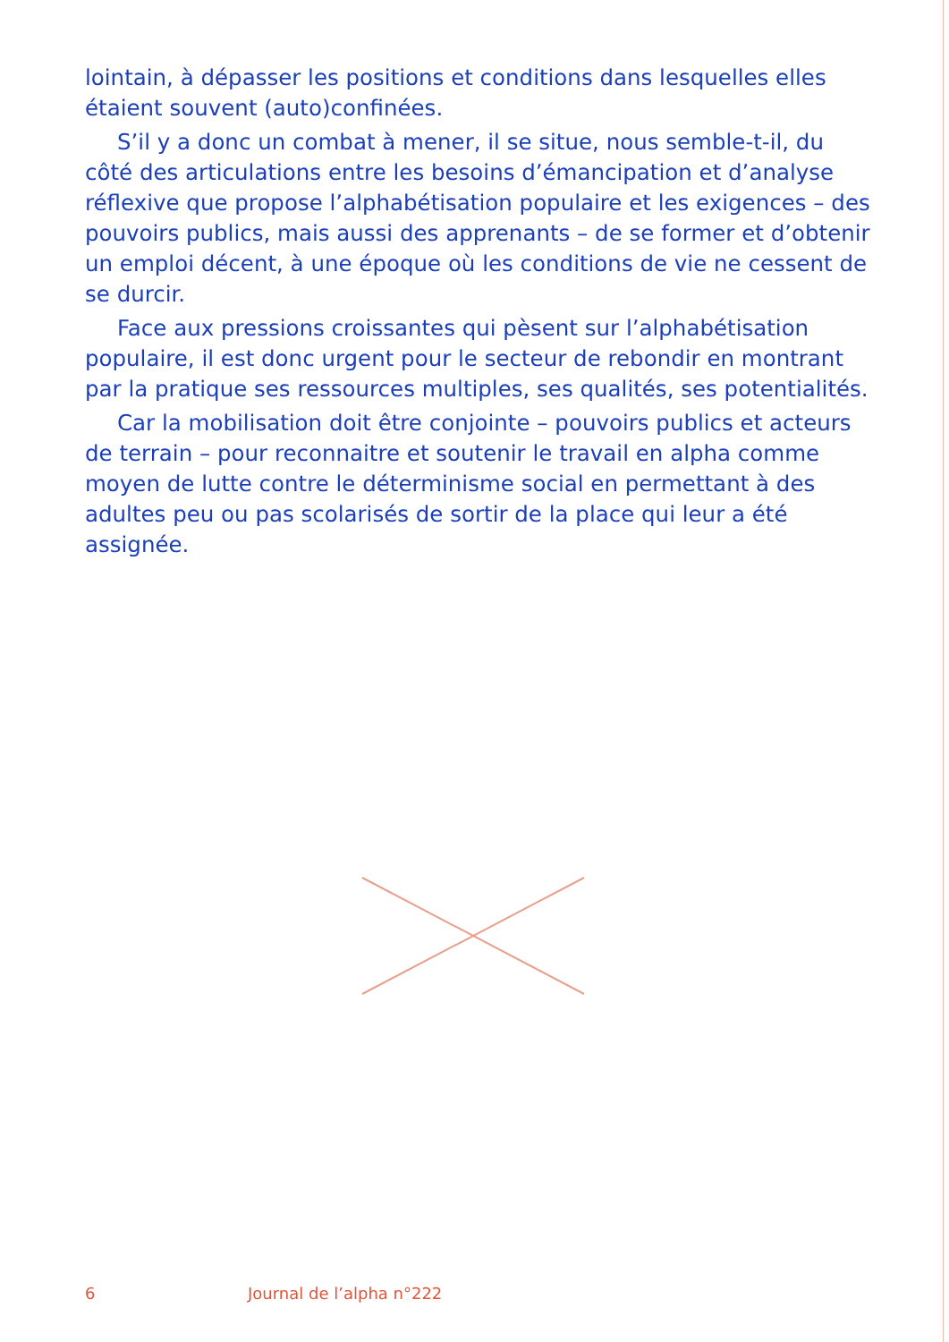lointain, à dépasser les positions et conditions dans lesquelles elles étaient souvent (auto)confinées.
S’il y a donc un combat à mener, il se situe, nous semble-t-il, du côté des articulations entre les besoins d’émancipation et d’analyse réflexive que propose l’alphabétisation populaire et les exigences – des pouvoirs publics, mais aussi des apprenants – de se former et d’obtenir un emploi décent, à une époque où les conditions de vie ne cessent de se durcir.
Face aux pressions croissantes qui pèsent sur l’alphabétisation populaire, il est donc urgent pour le secteur de rebondir en montrant par la pratique ses ressources multiples, ses qualités, ses potentialités.
Car la mobilisation doit être conjointe – pouvoirs publics et acteurs de terrain – pour reconnaitre et soutenir le travail en alpha comme moyen de lutte contre le déterminisme social en permettant à des adultes peu ou pas scolarisés de sortir de la place qui leur a été assignée.
6 Journal de l’alpha n°222